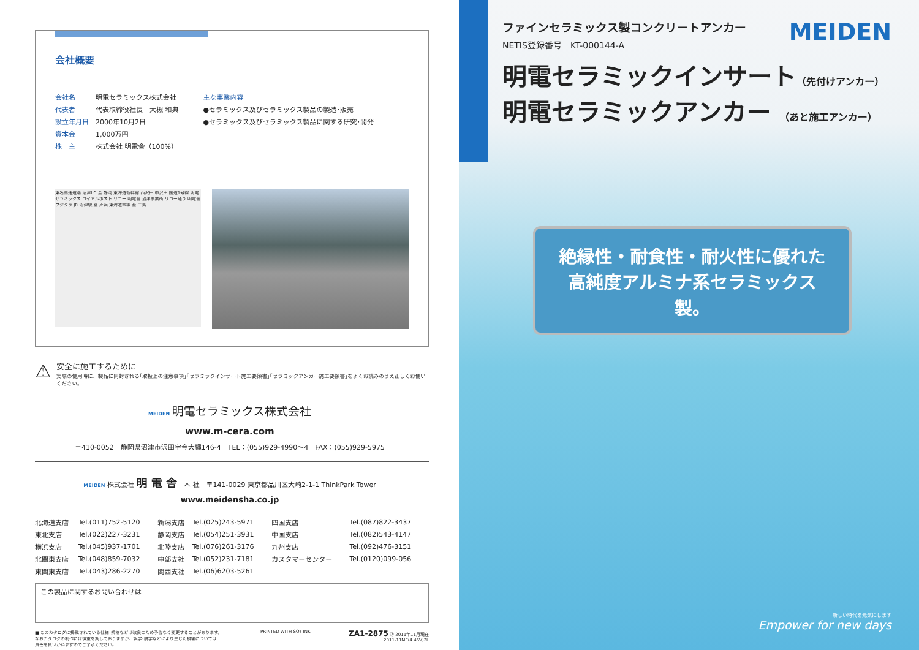会社概要
会社名 明電セラミックス株式会社
代表者 代表取締役社長　大槻 和典
設立年月日 2000年10月2日
資本金 1,000万円
株　主 株式会社 明電舎（100%）
主な事業内容
●セラミックス及びセラミックス製品の製造･販売
●セラミックス及びセラミックス製品に関する研究･開発
東名高速道路 沼津I.C 至 静岡 東海道新幹線 西沢田 中沢田 国道1号線 明電セラミックス ロイヤルホスト リコー 明電舎 沼津事業所 リコー通り 明電舎 フジクラ JR 沼津駅 至 片浜 東海道本線 至 三島
⚠
安全に施工するために
実際の使用時に、製品に同封される｢取扱上の注意事項｣｢セラミックインサート施工要領書｣｢セラミックアンカー施工要領書｣をよくお読みのうえ正しくお使いください。
MEIDEN 明電セラミックス株式会社
www.m-cera.com
〒410-0052　静岡県沼津市沢田字今大縄146-4　TEL：(055)929-4990～4　FAX：(055)929-5975
MEIDEN 株式会社 明 電 舎　本 社　〒141-0029 東京都品川区大崎2-1-1 ThinkPark Tower
www.meidensha.co.jp
| 北海道支店 | Tel.(011)752-5120 | 新潟支店 | Tel.(025)243-5971 | 四国支店 | Tel.(087)822-3437 |
| 東北支店 | Tel.(022)227-3231 | 静岡支店 | Tel.(054)251-3931 | 中国支店 | Tel.(082)543-4147 |
| 横浜支店 | Tel.(045)937-1701 | 北陸支店 | Tel.(076)261-3176 | 九州支店 | Tel.(092)476-3151 |
| 北関東支店 | Tel.(048)859-7032 | 中部支社 | Tel.(052)231-7181 | カスタマーセンター | Tel.(0120)099-056 |
| 東関東支店 | Tel.(043)286-2270 | 関西支社 | Tel.(06)6203-5261 | | |
この製品に関するお問い合わせは
■ このカタログに掲載されている仕様･規格などは改良のため予告なく変更することがあります。
なおカタログの制作には慎重を期しておりますが、誤字･脱字などにより生じた損害については
責任を負いかねますのでご了承ください。
PRINTED WITH SOY INK
ZA1-2875 Ⓞ 2011年11月現在
2011-11ME(4.45V)2L
ファインセラミックス製コンクリートアンカー
NETIS登録番号　KT-000144-A
MEIDEN
明電セラミックインサート（先付けアンカー）
明電セラミックアンカー （あと施工アンカー）
絶縁性・耐食性・耐火性に優れた
高純度アルミナ系セラミックス製。
新しい時代を元気にします
Empower for new days